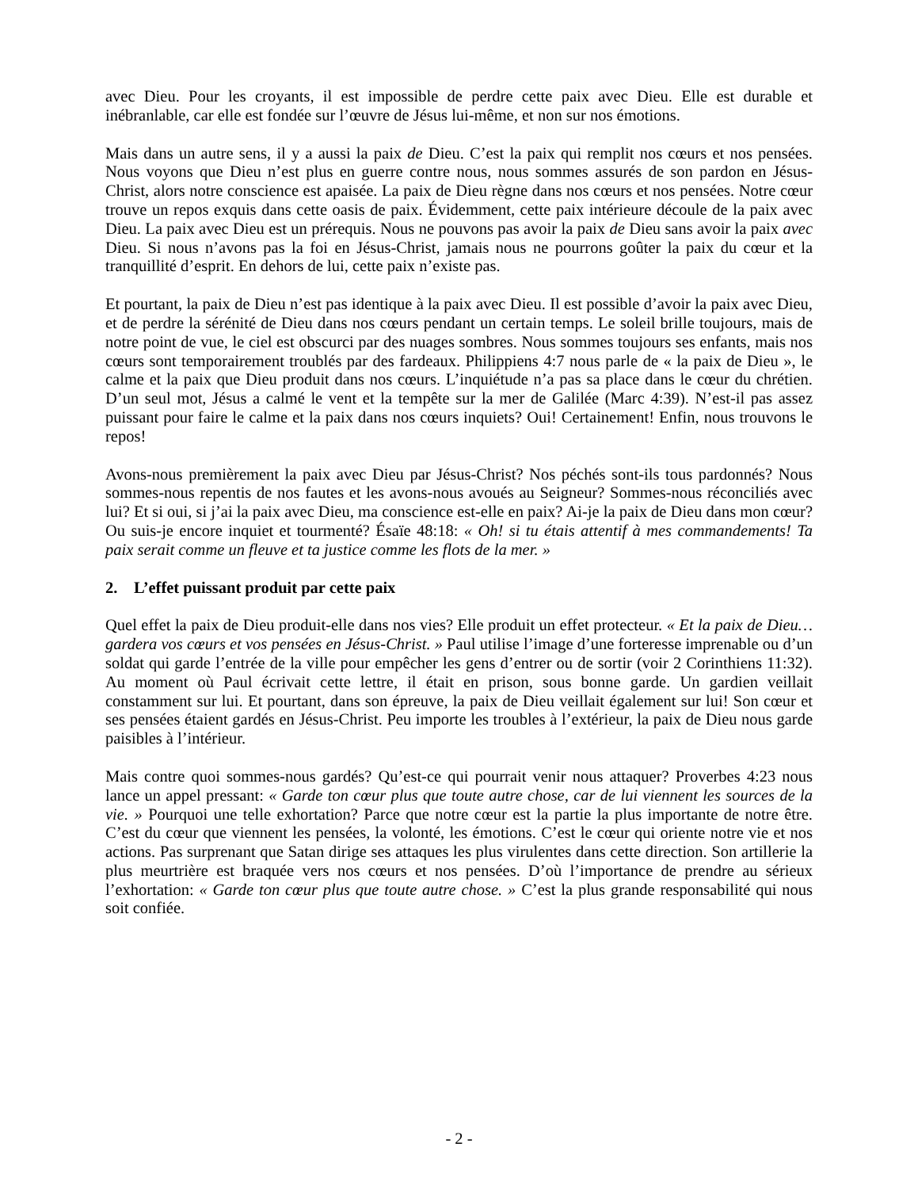avec Dieu. Pour les croyants, il est impossible de perdre cette paix avec Dieu. Elle est durable et inébranlable, car elle est fondée sur l’œuvre de Jésus lui-même, et non sur nos émotions.
Mais dans un autre sens, il y a aussi la paix de Dieu. C’est la paix qui remplit nos cœurs et nos pensées. Nous voyons que Dieu n’est plus en guerre contre nous, nous sommes assurés de son pardon en Jésus-Christ, alors notre conscience est apaisée. La paix de Dieu règne dans nos cœurs et nos pensées. Notre cœur trouve un repos exquis dans cette oasis de paix. Évidemment, cette paix intérieure découle de la paix avec Dieu. La paix avec Dieu est un prérequis. Nous ne pouvons pas avoir la paix de Dieu sans avoir la paix avec Dieu. Si nous n’avons pas la foi en Jésus-Christ, jamais nous ne pourrons goûter la paix du cœur et la tranquillité d’esprit. En dehors de lui, cette paix n’existe pas.
Et pourtant, la paix de Dieu n’est pas identique à la paix avec Dieu. Il est possible d’avoir la paix avec Dieu, et de perdre la sérénité de Dieu dans nos cœurs pendant un certain temps. Le soleil brille toujours, mais de notre point de vue, le ciel est obscurci par des nuages sombres. Nous sommes toujours ses enfants, mais nos cœurs sont temporairement troublés par des fardeaux. Philippiens 4:7 nous parle de « la paix de Dieu », le calme et la paix que Dieu produit dans nos cœurs. L’inquiétude n’a pas sa place dans le cœur du chrétien. D’un seul mot, Jésus a calmé le vent et la tempête sur la mer de Galilée (Marc 4:39). N’est-il pas assez puissant pour faire le calme et la paix dans nos cœurs inquiets? Oui! Certainement! Enfin, nous trouvons le repos!
Avons-nous premièrement la paix avec Dieu par Jésus-Christ? Nos péchés sont-ils tous pardonnés? Nous sommes-nous repentis de nos fautes et les avons-nous avoués au Seigneur? Sommes-nous réconciliés avec lui? Et si oui, si j’ai la paix avec Dieu, ma conscience est-elle en paix? Ai-je la paix de Dieu dans mon cœur? Ou suis-je encore inquiet et tourmenté? Ésaïe 48:18: « Oh! si tu étais attentif à mes commandements! Ta paix serait comme un fleuve et ta justice comme les flots de la mer. »
2. L’effet puissant produit par cette paix
Quel effet la paix de Dieu produit-elle dans nos vies? Elle produit un effet protecteur. « Et la paix de Dieu… gardera vos cœurs et vos pensées en Jésus-Christ. » Paul utilise l’image d’une forteresse imprenable ou d’un soldat qui garde l’entrée de la ville pour empêcher les gens d’entrer ou de sortir (voir 2 Corinthiens 11:32). Au moment où Paul écrivait cette lettre, il était en prison, sous bonne garde. Un gardien veillait constamment sur lui. Et pourtant, dans son épreuve, la paix de Dieu veillait également sur lui! Son cœur et ses pensées étaient gardés en Jésus-Christ. Peu importe les troubles à l’extérieur, la paix de Dieu nous garde paisibles à l’intérieur.
Mais contre quoi sommes-nous gardés? Qu’est-ce qui pourrait venir nous attaquer? Proverbes 4:23 nous lance un appel pressant: « Garde ton cœur plus que toute autre chose, car de lui viennent les sources de la vie. » Pourquoi une telle exhortation? Parce que notre cœur est la partie la plus importante de notre être. C’est du cœur que viennent les pensées, la volonté, les émotions. C’est le cœur qui oriente notre vie et nos actions. Pas surprenant que Satan dirige ses attaques les plus virulentes dans cette direction. Son artillerie la plus meurtrière est braquée vers nos cœurs et nos pensées. D’où l’importance de prendre au sérieux l’exhortation: « Garde ton cœur plus que toute autre chose. » C’est la plus grande responsabilité qui nous soit confiée.
- 2 -